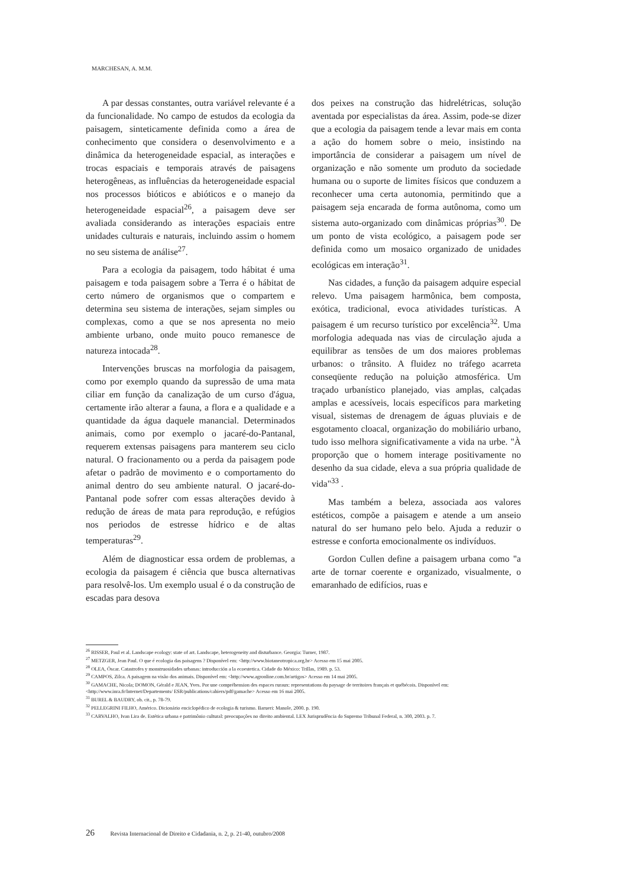MARCHESAN, A. M.M.
A par dessas constantes, outra variável relevante é a da funcionalidade. No campo de estudos da ecologia da paisagem, sinteticamente definida como a área de conhecimento que considera o desenvolvimento e a dinâmica da heterogeneidade espacial, as interações e trocas espaciais e temporais através de paisagens heterogêneas, as influências da heterogeneidade espacial nos processos bióticos e abióticos e o manejo da heterogeneidade espacial<sup>26</sup>, a paisagem deve ser avaliada considerando as interações espaciais entre unidades culturais e naturais, incluindo assim o homem no seu sistema de análise<sup>27</sup>.
Para a ecologia da paisagem, todo hábitat é uma paisagem e toda paisagem sobre a Terra é o hábitat de certo número de organismos que o compartem e determina seu sistema de interações, sejam simples ou complexas, como a que se nos apresenta no meio ambiente urbano, onde muito pouco remanesce de natureza intocada<sup>28</sup>.
Intervenções bruscas na morfologia da paisagem, como por exemplo quando da supressão de uma mata ciliar em função da canalização de um curso d'água, certamente irão alterar a fauna, a flora e a qualidade e a quantidade da água daquele manancial. Determinados animais, como por exemplo o jacaré-do-Pantanal, requerem extensas paisagens para manterem seu ciclo natural. O fracionamento ou a perda da paisagem pode afetar o padrão de movimento e o comportamento do animal dentro do seu ambiente natural. O jacaré-do-Pantanal pode sofrer com essas alterações devido à redução de áreas de mata para reprodução, e refúgios nos periodos de estresse hídrico e de altas temperaturas<sup>29</sup>.
Além de diagnosticar essa ordem de problemas, a ecologia da paisagem é ciência que busca alternativas para resolvê-los. Um exemplo usual é o da construção de escadas para desova
dos peixes na construção das hidrelétricas, solução aventada por especialistas da área. Assim, pode-se dizer que a ecologia da paisagem tende a levar mais em conta a ação do homem sobre o meio, insistindo na importância de considerar a paisagem um nível de organização e não somente um produto da sociedade humana ou o suporte de limites físicos que conduzem a reconhecer uma certa autonomia, permitindo que a paisagem seja encarada de forma autônoma, como um sistema auto-organizado com dinâmicas próprias<sup>30</sup>. De um ponto de vista ecológico, a paisagem pode ser definida como um mosaico organizado de unidades ecológicas em interação<sup>31</sup>.
Nas cidades, a função da paisagem adquire especial relevo. Uma paisagem harmônica, bem composta, exótica, tradicional, evoca atividades turísticas. A paisagem é um recurso turístico por excelência<sup>32</sup>. Uma morfologia adequada nas vias de circulação ajuda a equilibrar as tensões de um dos maiores problemas urbanos: o trânsito. A fluidez no tráfego acarreta conseqüente redução na poluição atmosférica. Um traçado urbanístico planejado, vias amplas, calçadas amplas e acessíveis, locais específicos para marketing visual, sistemas de drenagem de águas pluviais e de esgotamento cloacal, organização do mobiliário urbano, tudo isso melhora significativamente a vida na urbe. "À proporção que o homem interage positivamente no desenho da sua cidade, eleva a sua própria qualidade de vida"<sup>33</sup> .
Mas também a beleza, associada aos valores estéticos, compõe a paisagem e atende a um anseio natural do ser humano pelo belo. Ajuda a reduzir o estresse e conforta emocionalmente os indivíduos.
Gordon Cullen define a paisagem urbana como "a arte de tornar coerente e organizado, visualmente, o emaranhado de edifícios, ruas e
<sup>26</sup> RISSER, Paul et al. Landscape ecology: state of art. Landscape, heterogeneity and disturbance. Georgia: Turner, 1987.
<sup>27</sup> METZGER, Jean Paul. O que é ecologia das paisagens ? Disponível em: <http://www.biotaneotropica.org.br> Acesso em 15 mai 2005.
<sup>28</sup> OLEA, Óscar. Catastrofes y monstruosidades urbanas: introducción a la ecoestetica. Cidade do México: Trillas, 1989. p. 53.
<sup>29</sup> CAMPOS, Zilca. A paisagem na visão dos animais. Disponível em: <http://www.agronline.com.br/artigos> Acesso em 14 mai 2005.
<sup>30</sup> GAMACHE, Nicola; DOMON, Gérald e JEAN, Yves. Por une compréhension des espaces ruraux: representations du paysage de territoires français et québécois. Disponível em: <http://www.inra.fr/Internet/Departements/ ESR/publications/cahiers/pdf/gamache> Acesso em 16 mai 2005.
<sup>31</sup> BUREL & BAUDRY, ob. cit., p. 78-79.
<sup>32</sup> PELLEGRINI FILHO, Américo. Dicionário enciclopédico de ecologia & turismo. Barueri: Manole, 2000. p. 190.
<sup>33</sup> CARVALHO, Ivan Lira de. Estética urbana e patrimônio cultural: preocupações no direito ambiental. LEX Jurisprudência do Supremo Tribunal Federal, n. 300, 2003. p. 7.
26 Revista Internacional de Direito e Cidadania, n. 2, p. 21-40, outubro/2008